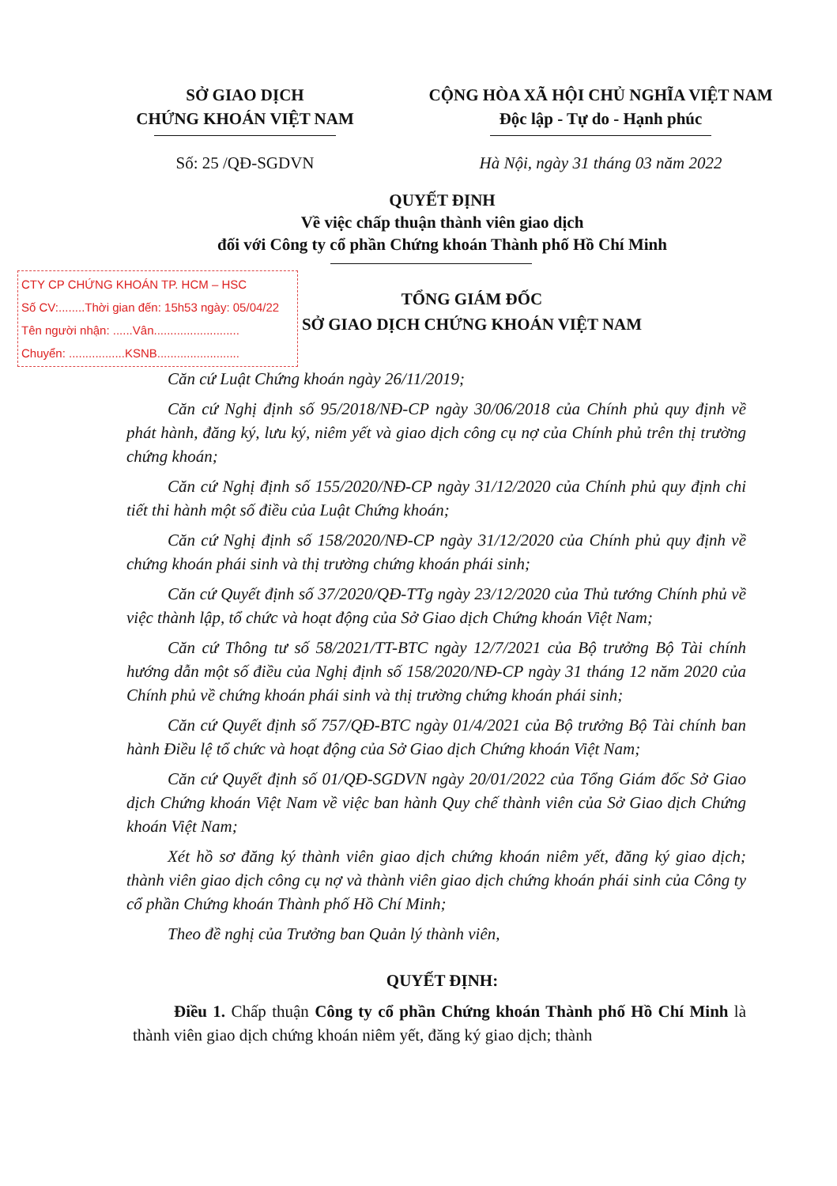SỞ GIAO DỊCH
CHỨNG KHOÁN VIỆT NAM
CỘNG HÒA XÃ HỘI CHỦ NGHĨA VIỆT NAM
Độc lập - Tự do - Hạnh phúc
Số: 25 /QĐ-SGDVN Hà Nội, ngày 31 tháng 03 năm 2022
QUYẾT ĐỊNH
Về việc chấp thuận thành viên giao dịch
đối với Công ty cổ phần Chứng khoán Thành phố Hồ Chí Minh
CTY CP CHỨNG KHOÁN TP. HCM – HSC
Số CV:........Thời gian đến: 15h53 ngày: 05/04/22
Tên người nhận: ......Vân..........................
Chuyển: .................KSNB.........................
TỔNG GIÁM ĐỐC
SỞ GIAO DỊCH CHỨNG KHOÁN VIỆT NAM
Căn cứ Luật Chứng khoán ngày 26/11/2019;
Căn cứ Nghị định số 95/2018/NĐ-CP ngày 30/06/2018 của Chính phủ quy định về phát hành, đăng ký, lưu ký, niêm yết và giao dịch công cụ nợ của Chính phủ trên thị trường chứng khoán;
Căn cứ Nghị định số 155/2020/NĐ-CP ngày 31/12/2020 của Chính phủ quy định chi tiết thi hành một số điều của Luật Chứng khoán;
Căn cứ Nghị định số 158/2020/NĐ-CP ngày 31/12/2020 của Chính phủ quy định về chứng khoán phái sinh và thị trường chứng khoán phái sinh;
Căn cứ Quyết định số 37/2020/QĐ-TTg ngày 23/12/2020 của Thủ tướng Chính phủ về việc thành lập, tổ chức và hoạt động của Sở Giao dịch Chứng khoán Việt Nam;
Căn cứ Thông tư số 58/2021/TT-BTC ngày 12/7/2021 của Bộ trưởng Bộ Tài chính hướng dẫn một số điều của Nghị định số 158/2020/NĐ-CP ngày 31 tháng 12 năm 2020 của Chính phủ về chứng khoán phái sinh và thị trường chứng khoán phái sinh;
Căn cứ Quyết định số 757/QĐ-BTC ngày 01/4/2021 của Bộ trưởng Bộ Tài chính ban hành Điều lệ tổ chức và hoạt động của Sở Giao dịch Chứng khoán Việt Nam;
Căn cứ Quyết định số 01/QĐ-SGDVN ngày 20/01/2022 của Tổng Giám đốc Sở Giao dịch Chứng khoán Việt Nam về việc ban hành Quy chế thành viên của Sở Giao dịch Chứng khoán Việt Nam;
Xét hồ sơ đăng ký thành viên giao dịch chứng khoán niêm yết, đăng ký giao dịch; thành viên giao dịch công cụ nợ và thành viên giao dịch chứng khoán phái sinh của Công ty cổ phần Chứng khoán Thành phố Hồ Chí Minh;
Theo đề nghị của Trưởng ban Quản lý thành viên,
QUYẾT ĐỊNH:
Điều 1. Chấp thuận Công ty cổ phần Chứng khoán Thành phố Hồ Chí Minh là thành viên giao dịch chứng khoán niêm yết, đăng ký giao dịch; thành